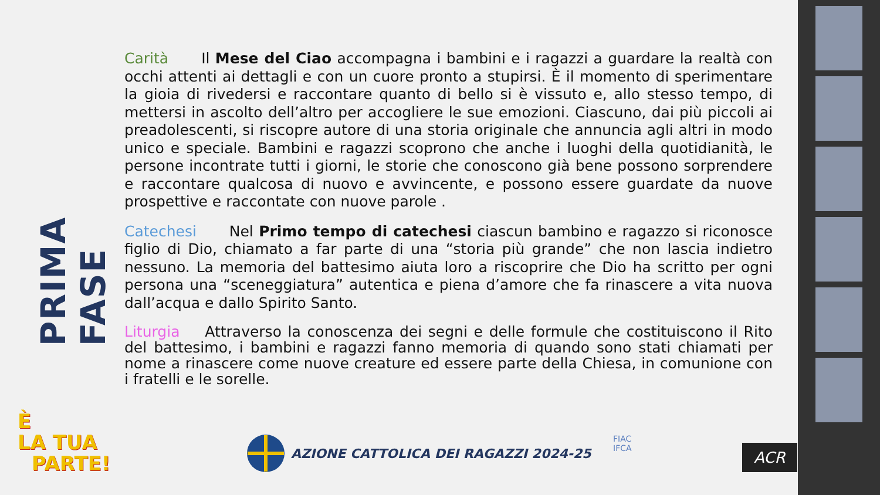PRIMA FASE
Carità Il Mese del Ciao accompagna i bambini e i ragazzi a guardare la realtà con occhi attenti ai dettagli e con un cuore pronto a stupirsi. È il momento di sperimentare la gioia di rivedersi e raccontare quanto di bello si è vissuto e, allo stesso tempo, di mettersi in ascolto dell’altro per accogliere le sue emozioni. Ciascuno, dai più piccoli ai preadolescenti, si riscopre autore di una storia originale che annuncia agli altri in modo unico e speciale. Bambini e ragazzi scoprono che anche i luoghi della quotidianità, le persone incontrate tutti i giorni, le storie che conoscono già bene possono sorprendere e raccontare qualcosa di nuovo e avvincente, e possono essere guardate da nuove prospettive e raccontate con nuove parole .
Catechesi Nel Primo tempo di catechesi ciascun bambino e ragazzo si riconosce figlio di Dio, chiamato a far parte di una “storia più grande” che non lascia indietro nessuno. La memoria del battesimo aiuta loro a riscoprire che Dio ha scritto per ogni persona una “sceneggiatura” autentica e piena d’amore che fa rinascere a vita nuova dall’acqua e dallo Spirito Santo.
Liturgia Attraverso la conoscenza dei segni e delle formule che costituiscono il Rito del battesimo, i bambini e ragazzi fanno memoria di quando sono stati chiamati per nome a rinascere come nuove creature ed essere parte della Chiesa, in comunione con i fratelli e le sorelle.
È
LA TUA
PARTE!
AZIONE CATTOLICA DEI RAGAZZI 2024-25
FIAC
IFCA
ACR